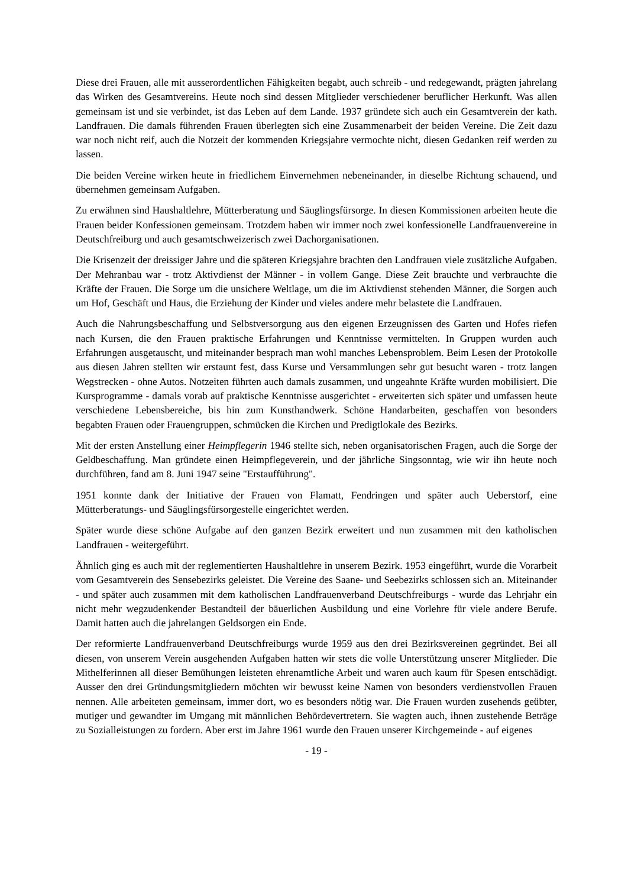Diese drei Frauen, alle mit ausserordentlichen Fähigkeiten begabt, auch schreib - und redegewandt, prägten jahrelang das Wirken des Gesamtvereins. Heute noch sind dessen Mitglieder verschiedener beruflicher Herkunft. Was allen gemeinsam ist und sie verbindet, ist das Leben auf dem Lande. 1937 gründete sich auch ein Gesamtverein der kath. Landfrauen. Die damals führenden Frauen überlegten sich eine Zusammenarbeit der beiden Vereine. Die Zeit dazu war noch nicht reif, auch die Notzeit der kommenden Kriegsjahre vermochte nicht, diesen Gedanken reif werden zu lassen.
Die beiden Vereine wirken heute in friedlichem Einvernehmen nebeneinander, in dieselbe Richtung schauend, und übernehmen gemeinsam Aufgaben.
Zu erwähnen sind Haushaltlehre, Mütterberatung und Säuglingsfürsorge. In diesen Kommissionen arbeiten heute die Frauen beider Konfessionen gemeinsam. Trotzdem haben wir immer noch zwei konfessionelle Landfrauenvereine in Deutschfreiburg und auch gesamtschweizerisch zwei Dachorganisationen.
Die Krisenzeit der dreissiger Jahre und die späteren Kriegsjahre brachten den Landfrauen viele zusätzliche Aufgaben. Der Mehranbau war - trotz Aktivdienst der Männer - in vollem Gange. Diese Zeit brauchte und verbrauchte die Kräfte der Frauen. Die Sorge um die unsichere Weltlage, um die im Aktivdienst stehenden Männer, die Sorgen auch um Hof, Geschäft und Haus, die Erziehung der Kinder und vieles andere mehr belastete die Landfrauen.
Auch die Nahrungsbeschaffung und Selbstversorgung aus den eigenen Erzeugnissen des Garten und Hofes riefen nach Kursen, die den Frauen praktische Erfahrungen und Kenntnisse vermittelten. In Gruppen wurden auch Erfahrungen ausgetauscht, und miteinander besprach man wohl manches Lebensproblem. Beim Lesen der Protokolle aus diesen Jahren stellten wir erstaunt fest, dass Kurse und Versammlungen sehr gut besucht waren - trotz langen Wegstrecken - ohne Autos. Notzeiten führten auch damals zusammen, und ungeahnte Kräfte wurden mobilisiert. Die Kursprogramme - damals vorab auf praktische Kenntnisse ausgerichtet - erweiterten sich später und umfassen heute verschiedene Lebensbereiche, bis hin zum Kunsthandwerk. Schöne Handarbeiten, geschaffen von besonders begabten Frauen oder Frauengruppen, schmücken die Kirchen und Predigtlokale des Bezirks.
Mit der ersten Anstellung einer Heimpflegerin 1946 stellte sich, neben organisatorischen Fragen, auch die Sorge der Geldbeschaffung. Man gründete einen Heimpflegeverein, und der jährliche Singsonntag, wie wir ihn heute noch durchführen, fand am 8. Juni 1947 seine "Erstaufführung".
1951 konnte dank der Initiative der Frauen von Flamatt, Fendringen und später auch Ueberstorf, eine Mütterberatungs- und Säuglingsfürsorgestelle eingerichtet werden.
Später wurde diese schöne Aufgabe auf den ganzen Bezirk erweitert und nun zusammen mit den katholischen Landfrauen - weitergeführt.
Ähnlich ging es auch mit der reglementierten Haushaltlehre in unserem Bezirk. 1953 eingeführt, wurde die Vorarbeit vom Gesamtverein des Sensebezirks geleistet. Die Vereine des Saane- und Seebezirks schlossen sich an. Miteinander - und später auch zusammen mit dem katholischen Landfrauenverband Deutschfreiburgs - wurde das Lehrjahr ein nicht mehr wegzudenkender Bestandteil der bäuerlichen Ausbildung und eine Vorlehre für viele andere Berufe. Damit hatten auch die jahrelangen Geldsorgen ein Ende.
Der reformierte Landfrauenverband Deutschfreiburgs wurde 1959 aus den drei Bezirksvereinen gegründet. Bei all diesen, von unserem Verein ausgehenden Aufgaben hatten wir stets die volle Unterstützung unserer Mitglieder. Die Mithelferinnen all dieser Bemühungen leisteten ehrenamtliche Arbeit und waren auch kaum für Spesen entschädigt. Ausser den drei Gründungsmitgliedern möchten wir bewusst keine Namen von besonders verdienstvollen Frauen nennen. Alle arbeiteten gemeinsam, immer dort, wo es besonders nötig war. Die Frauen wurden zusehends geübter, mutiger und gewandter im Umgang mit männlichen Behördevertretern. Sie wagten auch, ihnen zustehende Beträge zu Sozialleistungen zu fordern. Aber erst im Jahre 1961 wurde den Frauen unserer Kirchgemeinde - auf eigenes
- 19 -